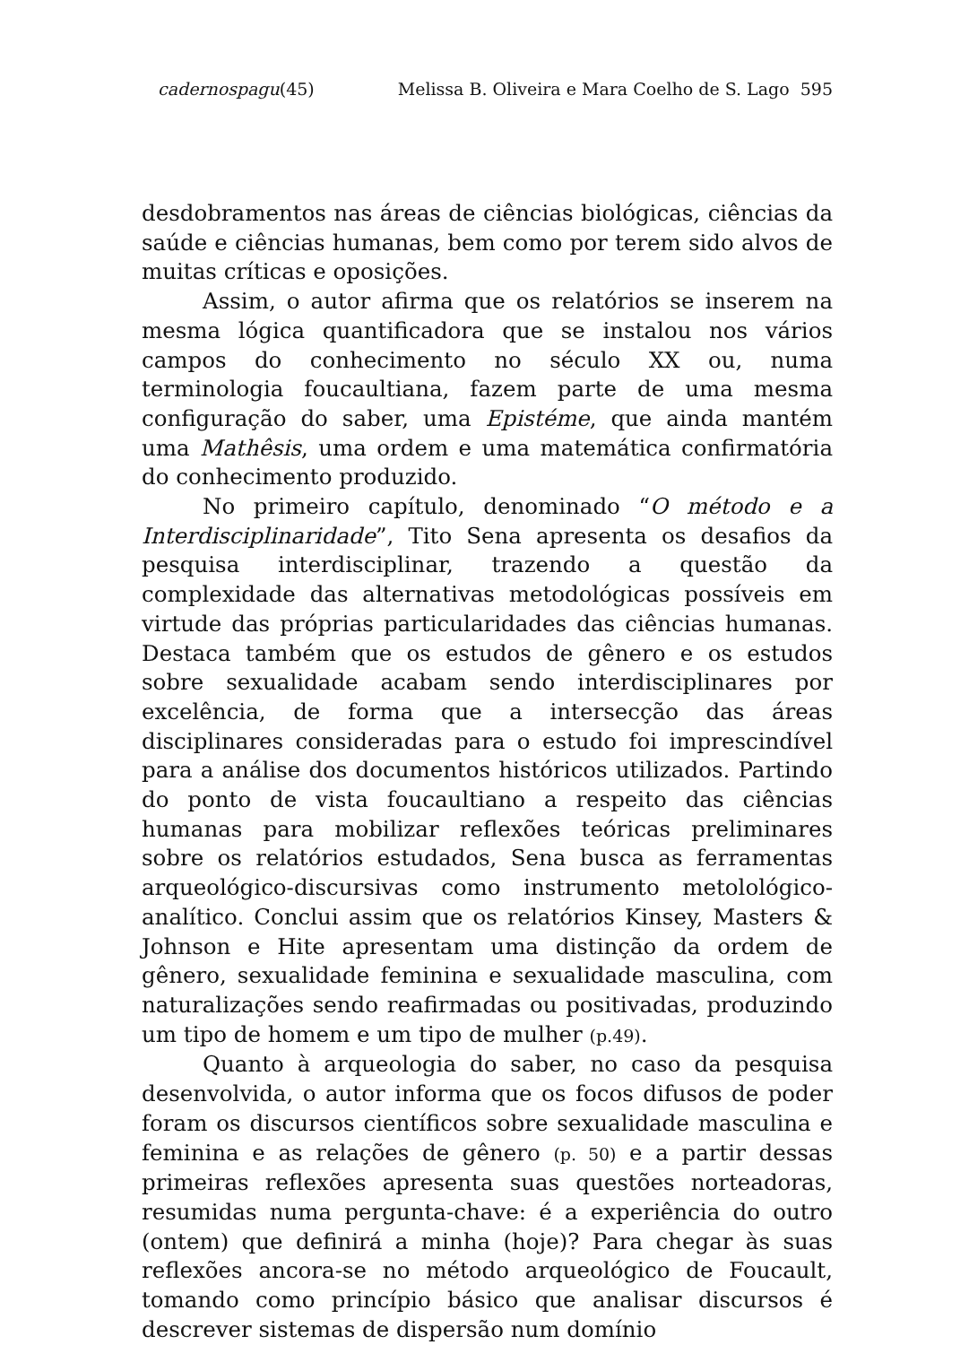cadernospagu(45) Melissa B. Oliveira e Mara Coelho de S. Lago 595
desdobramentos nas áreas de ciências biológicas, ciências da saúde e ciências humanas, bem como por terem sido alvos de muitas críticas e oposições.
Assim, o autor afirma que os relatórios se inserem na mesma lógica quantificadora que se instalou nos vários campos do conhecimento no século XX ou, numa terminologia foucaultiana, fazem parte de uma mesma configuração do saber, uma Epistéme, que ainda mantém uma Mathêsis, uma ordem e uma matemática confirmatória do conhecimento produzido.
No primeiro capítulo, denominado “O método e a Interdisciplinaridade”, Tito Sena apresenta os desafios da pesquisa interdisciplinar, trazendo a questão da complexidade das alternativas metodológicas possíveis em virtude das próprias particularidades das ciências humanas. Destaca também que os estudos de gênero e os estudos sobre sexualidade acabam sendo interdisciplinares por excelência, de forma que a intersecção das áreas disciplinares consideradas para o estudo foi imprescindível para a análise dos documentos históricos utilizados. Partindo do ponto de vista foucaultiano a respeito das ciências humanas para mobilizar reflexões teóricas preliminares sobre os relatórios estudados, Sena busca as ferramentas arqueológico-discursivas como instrumento metolológico-analítico. Conclui assim que os relatórios Kinsey, Masters & Johnson e Hite apresentam uma distinção da ordem de gênero, sexualidade feminina e sexualidade masculina, com naturalizações sendo reafirmadas ou positivadas, produzindo um tipo de homem e um tipo de mulher (p.49).
Quanto à arqueologia do saber, no caso da pesquisa desenvolvida, o autor informa que os focos difusos de poder foram os discursos científicos sobre sexualidade masculina e feminina e as relações de gênero (p. 50) e a partir dessas primeiras reflexões apresenta suas questões norteadoras, resumidas numa pergunta-chave: é a experiência do outro (ontem) que definirá a minha (hoje)? Para chegar às suas reflexões ancora-se no método arqueológico de Foucault, tomando como princípio básico que analisar discursos é descrever sistemas de dispersão num domínio